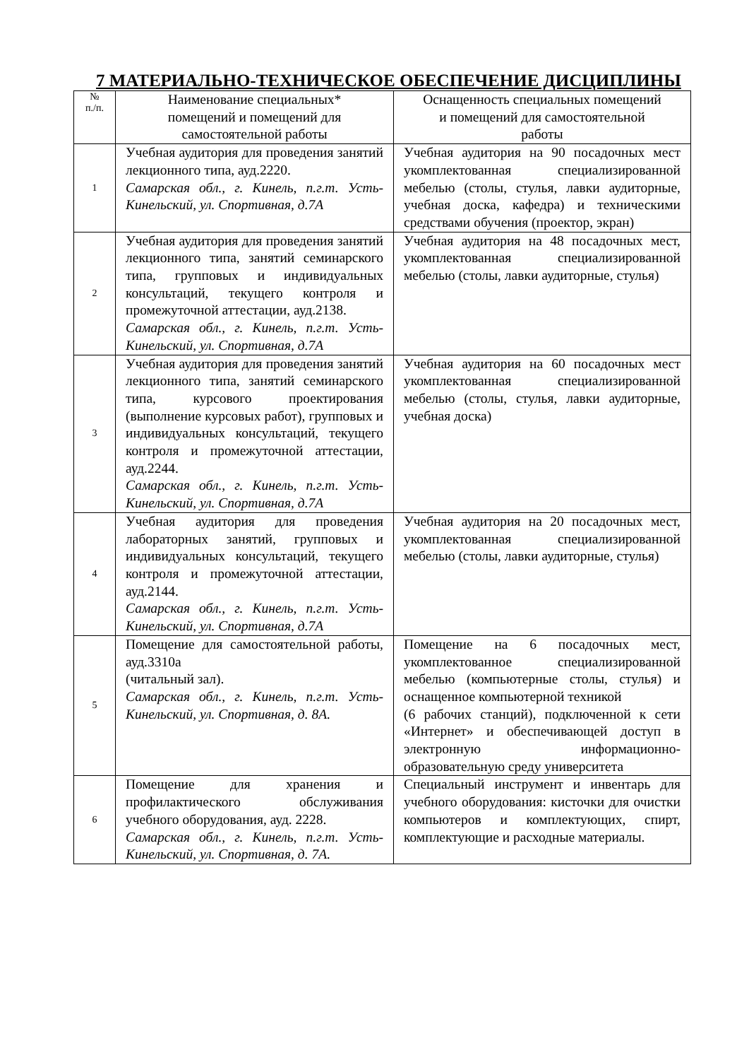7 МАТЕРИАЛЬНО-ТЕХНИЧЕСКОЕ ОБЕСПЕЧЕНИЕ ДИСЦИПЛИНЫ
| № п./п. | Наименование специальных* помещений и помещений для самостоятельной работы | Оснащенность специальных помещений и помещений для самостоятельной работы |
| --- | --- | --- |
| 1 | Учебная аудитория для проведения занятий лекционного типа, ауд.2220. Самарская обл., г. Кинель, п.г.т. Усть-Кинельский, ул. Спортивная, д.7А | Учебная аудитория на 90 посадочных мест укомплектованная специализированной мебелью (столы, стулья, лавки аудиторные, учебная доска, кафедра) и техническими средствами обучения (проектор, экран) |
| 2 | Учебная аудитория для проведения занятий лекционного типа, занятий семинарского типа, групповых и индивидуальных консультаций, текущего контроля и промежуточной аттестации, ауд.2138. Самарская обл., г. Кинель, п.г.т. Усть-Кинельский, ул. Спортивная, д.7А | Учебная аудитория на 48 посадочных мест, укомплектованная специализированной мебелью (столы, лавки аудиторные, стулья) |
| 3 | Учебная аудитория для проведения занятий лекционного типа, занятий семинарского типа, курсового проектирования (выполнение курсовых работ), групповых и индивидуальных консультаций, текущего контроля и промежуточной аттестации, ауд.2244. Самарская обл., г. Кинель, п.г.т. Усть-Кинельский, ул. Спортивная, д.7А | Учебная аудитория на 60 посадочных мест укомплектованная специализированной мебелью (столы, стулья, лавки аудиторные, учебная доска) |
| 4 | Учебная аудитория для проведения лабораторных занятий, групповых и индивидуальных консультаций, текущего контроля и промежуточной аттестации, ауд.2144. Самарская обл., г. Кинель, п.г.т. Усть-Кинельский, ул. Спортивная, д.7А | Учебная аудитория на 20 посадочных мест, укомплектованная специализированной мебелью (столы, лавки аудиторные, стулья) |
| 5 | Помещение для самостоятельной работы, ауд.3310а (читальный зал). Самарская обл., г. Кинель, п.г.т. Усть-Кинельский, ул. Спортивная, д. 8А. | Помещение на 6 посадочных мест, укомплектованное специализированной мебелью (компьютерные столы, стулья) и оснащенное компьютерной техникой (6 рабочих станций), подключенной к сети «Интернет» и обеспечивающей доступ в электронную информационно-образовательную среду университета |
| 6 | Помещение для хранения и профилактического обслуживания учебного оборудования, ауд. 2228. Самарская обл., г. Кинель, п.г.т. Усть-Кинельский, ул. Спортивная, д. 7А. | Специальный инструмент и инвентарь для учебного оборудования: кисточки для очистки компьютеров и комплектующих, спирт, комплектующие и расходные материалы. |